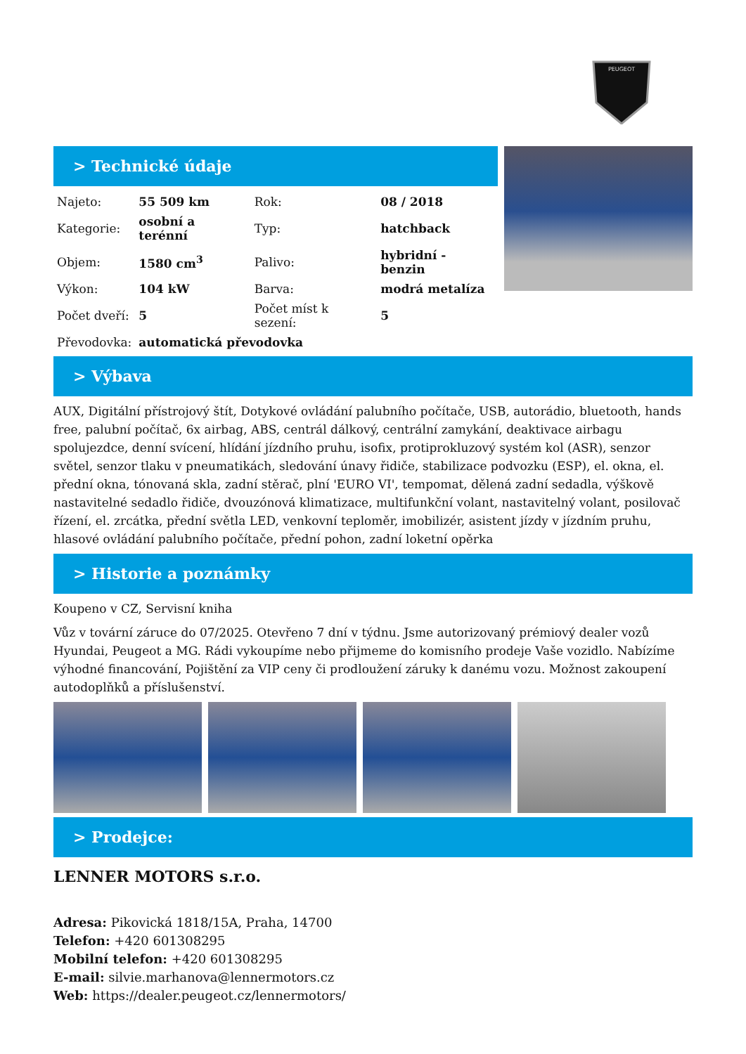PEUGEOT
> Technické údaje
| Najeto: | 55 509 km | Rok: | 08 / 2018 |
| Kategorie: | osobní a terénní | Typ: | hatchback |
| Objem: | 1580 cm<sup>3</sup> | Palivo: | hybridní - benzin |
| Výkon: | 104 kW | Barva: | modrá metalíza |
| Počet dveří: | 5 | Počet míst k sezení: | 5 |
| Převodovka: | automatická převodovka | | |
> Výbava
AUX, Digitální přístrojový štít, Dotykové ovládání palubního počítače, USB, autorádio, bluetooth, hands free, palubní počítač, 6x airbag, ABS, centrál dálkový, centrální zamykání, deaktivace airbagu spolujezdce, denní svícení, hlídání jízdního pruhu, isofix, protiprokluzový systém kol (ASR), senzor světel, senzor tlaku v pneumatikách, sledování únavy řidiče, stabilizace podvozku (ESP), el. okna, el. přední okna, tónovaná skla, zadní stěrač, plní 'EURO VI', tempomat, dělená zadní sedadla, výškově nastavitelné sedadlo řidiče, dvouzónová klimatizace, multifunkční volant, nastavitelný volant, posilovač řízení, el. zrcátka, přední světla LED, venkovní teploměr, imobilizér, asistent jízdy v jízdním pruhu, hlasové ovládání palubního počítače, přední pohon, zadní loketní opěrka
> Historie a poznámky
Koupeno v CZ, Servisní kniha
Vůz v tovární záruce do 07/2025. Otevřeno 7 dní v týdnu. Jsme autorizovaný prémiový dealer vozů Hyundai, Peugeot a MG. Rádi vykoupíme nebo přijmeme do komisního prodeje Vaše vozidlo. Nabízíme výhodné financování, Pojištění za VIP ceny či prodloužení záruky k danému vozu. Možnost zakoupení autodoplňků a příslušenství.
> Prodejce:
LENNER MOTORS s.r.o.
Adresa: Pikovická 1818/15A, Praha, 14700
Telefon: +420 601308295
Mobilní telefon: +420 601308295
E-mail: silvie.marhanova@lennermotors.cz
Web: https://dealer.peugeot.cz/lennermotors/